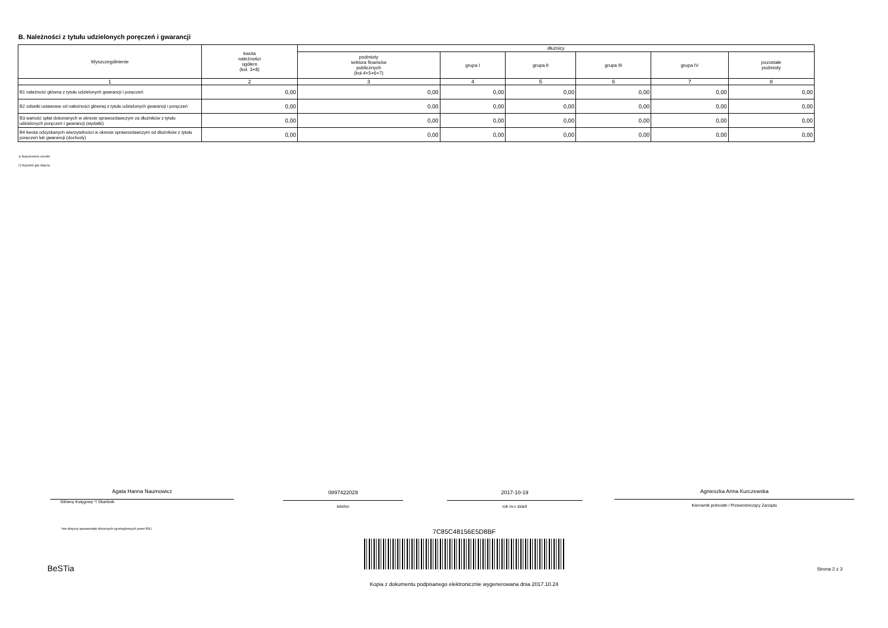B. Należności z tytułu udzielonych poręczeń i gwarancji
| Wyszczególnienie | kwota należności ogółem (kol. 3+8) | dłużnicy | | | | | |
| --- | --- | --- | --- | --- | --- | --- | --- |
| | | podmioty sektora finansów publicznych (kol.4+5+6+7) | grupa I | grupa II | grupa III | grupa IV | pozostałe podmioty |
| 1 | 2 | 3 | 4 | 5 | 6 | 7 | 8 |
| B1 należność główna z tytułu udzielonych gwarancji i poręczeń | 0,00 | 0,00 | 0,00 | 0,00 | 0,00 | 0,00 | 0,00 |
| B2 odsetki ustawowe od należności głównej z tytułu udzielonych gwarancji i poręczeń | 0,00 | 0,00 | 0,00 | 0,00 | 0,00 | 0,00 | 0,00 |
| B3 wartość spłat dokonanych w okresie sprawozdawczym za dłużników z tytułu udzielonych poręczeń i gwarancji (wydatki) | 0,00 | 0,00 | 0,00 | 0,00 | 0,00 | 0,00 | 0,00 |
| B4 kwota odzyskanych wierzytelności w okresie sprawozdawczym od dłużników z tytułu poręczeń lub gwarancji (dochody) | 0,00 | 0,00 | 0,00 | 0,00 | 0,00 | 0,00 | 0,00 |
1) Niepotrzebne skreślić
2) Wypełnić gdy dotyczy
Agata Hanna Naumowicz
Główny Księgowy */ Skarbnik
0897422029
telefon
2017-10-19
rok m-c dzień
Agnieszka Anna Kurczewska
Kierownik jednostki / Przewodniczący Zarządu
*nie dotyczy sprawozdań zbiorczych sporządzonych przez RIO
7C85C48156E5D8BF
BeSTia Strona 2 z 3
Kopia z dokumentu podpisanego elektronicznie wygenerowana dnia 2017.10.24